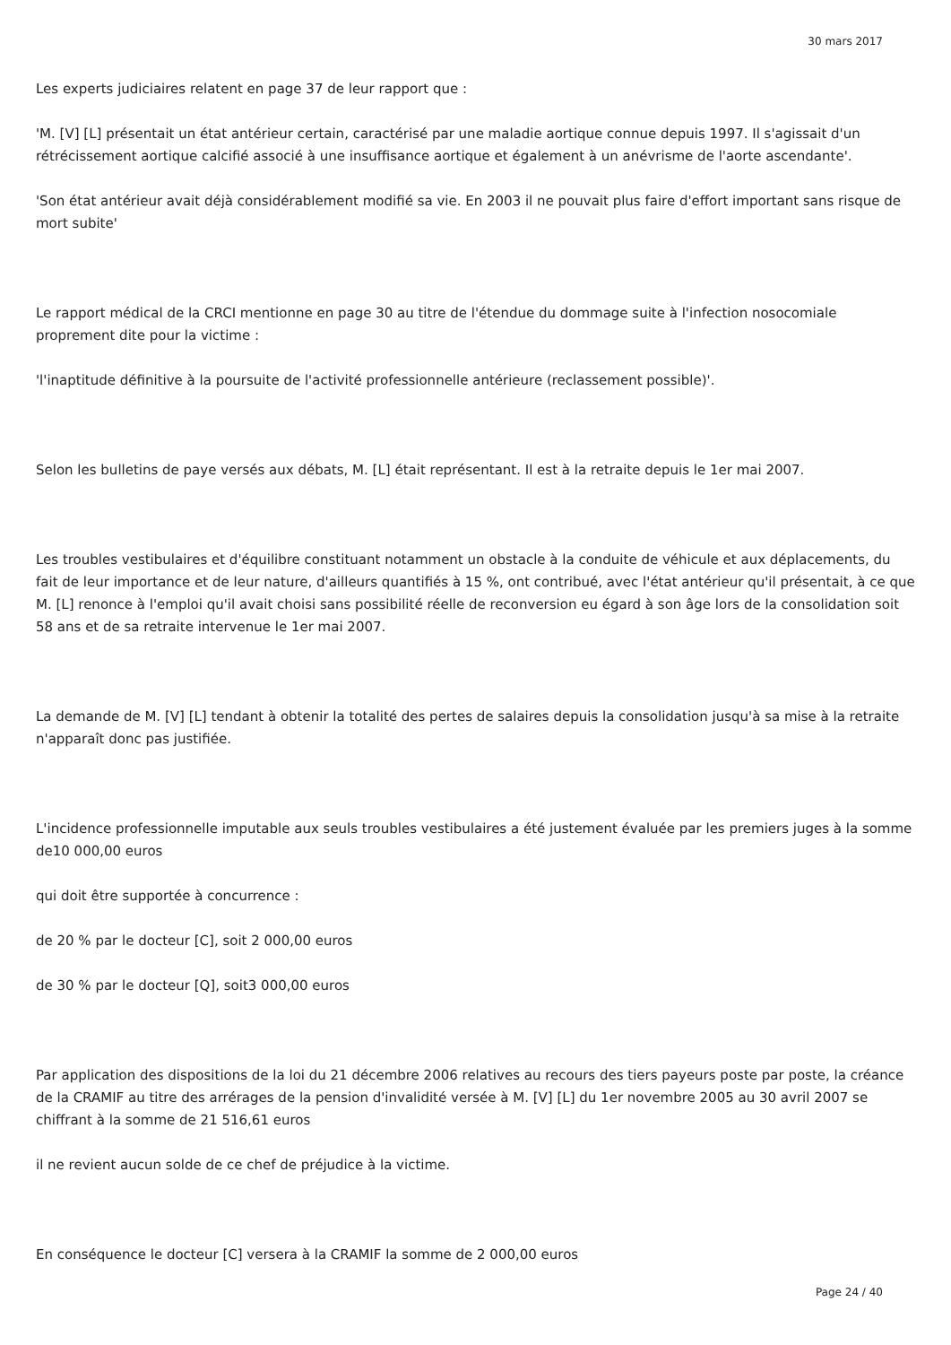30 mars 2017
Les experts judiciaires relatent en page 37 de leur rapport que :
'M. [V] [L] présentait un état antérieur certain, caractérisé par une maladie aortique connue depuis 1997. Il s'agissait d'un rétrécissement aortique calcifié associé à une insuffisance aortique et également à un anévrisme de l'aorte ascendante'.
'Son état antérieur avait déjà considérablement modifié sa vie. En 2003 il ne pouvait plus faire d'effort important sans risque de mort subite'
Le rapport médical de la CRCI mentionne en page 30 au titre de l'étendue du dommage suite à l'infection nosocomiale proprement dite pour la victime :
'l'inaptitude définitive à la poursuite de l'activité professionnelle antérieure (reclassement possible)'.
Selon les bulletins de paye versés aux débats, M. [L] était représentant. Il est à la retraite depuis le 1er mai 2007.
Les troubles vestibulaires et d'équilibre constituant notamment un obstacle à la conduite de véhicule et aux déplacements, du fait de leur importance et de leur nature, d'ailleurs quantifiés à 15 %, ont contribué, avec l'état antérieur qu'il présentait, à ce que M. [L] renonce à l'emploi qu'il avait choisi sans possibilité réelle de reconversion eu égard à son âge lors de la consolidation soit 58 ans et de sa retraite intervenue le 1er mai 2007.
La demande de M. [V] [L] tendant à obtenir la totalité des pertes de salaires depuis la consolidation jusqu'à sa mise à la retraite n'apparaît donc pas justifiée.
L'incidence professionnelle imputable aux seuls troubles vestibulaires a été justement évaluée par les premiers juges à la somme de10 000,00 euros
qui doit être supportée à concurrence :
de 20 % par le docteur [C], soit 2 000,00 euros
de 30 % par le docteur [Q], soit3 000,00 euros
Par application des dispositions de la loi du 21 décembre 2006 relatives au recours des tiers payeurs poste par poste, la créance de la CRAMIF au titre des arrérages de la pension d'invalidité versée à M. [V] [L] du 1er novembre 2005 au 30 avril 2007 se chiffrant à la somme de 21 516,61 euros
il ne revient aucun solde de ce chef de préjudice à la victime.
En conséquence le docteur [C] versera à la CRAMIF la somme de 2 000,00 euros
Page 24 / 40